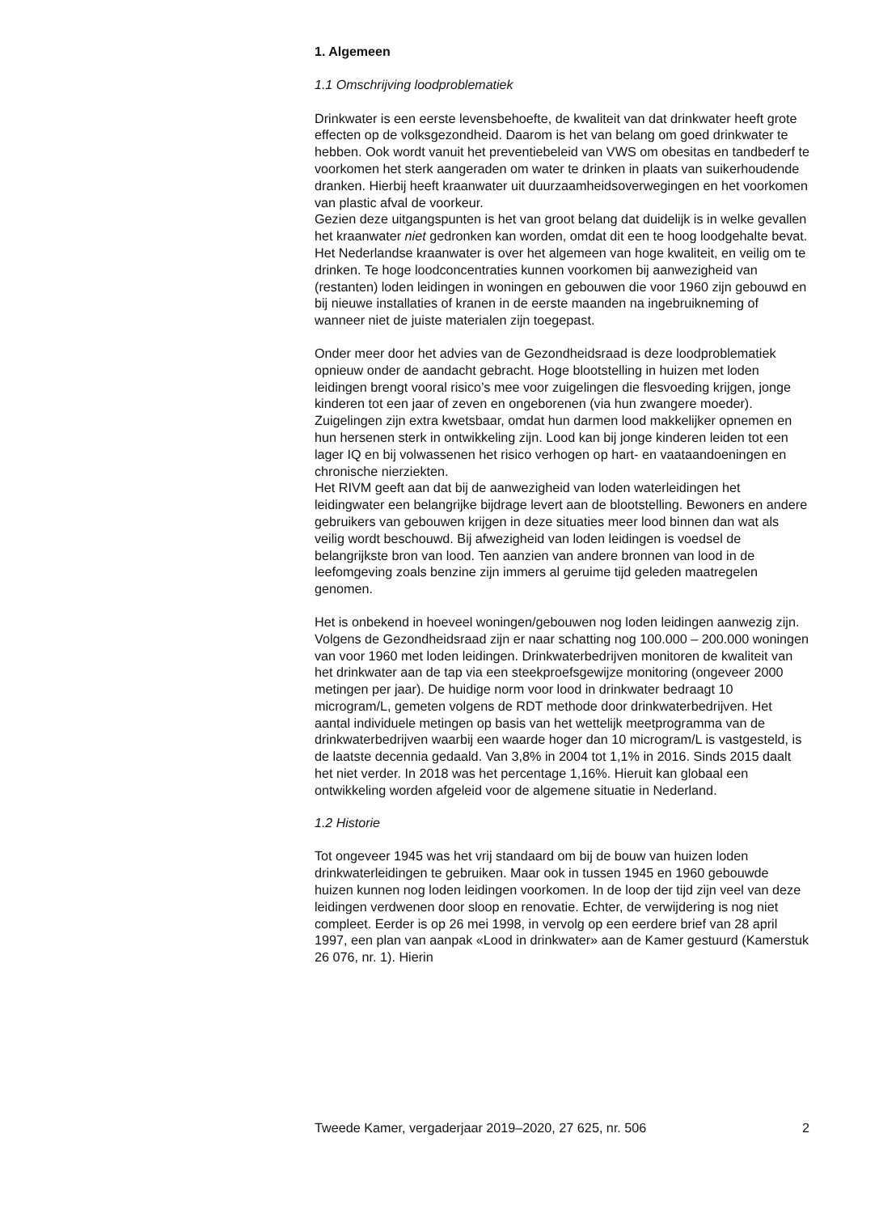1. Algemeen
1.1 Omschrijving loodproblematiek
Drinkwater is een eerste levensbehoefte, de kwaliteit van dat drinkwater heeft grote effecten op de volksgezondheid. Daarom is het van belang om goed drinkwater te hebben. Ook wordt vanuit het preventiebeleid van VWS om obesitas en tandbederf te voorkomen het sterk aangeraden om water te drinken in plaats van suikerhoudende dranken. Hierbij heeft kraanwater uit duurzaamheidsoverwegingen en het voorkomen van plastic afval de voorkeur.
Gezien deze uitgangspunten is het van groot belang dat duidelijk is in welke gevallen het kraanwater niet gedronken kan worden, omdat dit een te hoog loodgehalte bevat. Het Nederlandse kraanwater is over het algemeen van hoge kwaliteit, en veilig om te drinken. Te hoge loodcon­centraties kunnen voorkomen bij aanwezigheid van (restanten) loden leidingen in woningen en gebouwen die voor 1960 zijn gebouwd en bij nieuwe installaties of kranen in de eerste maanden na ingebruikneming of wanneer niet de juiste materialen zijn toegepast.
Onder meer door het advies van de Gezondheidsraad is deze loodproble­matiek opnieuw onder de aandacht gebracht. Hoge blootstelling in huizen met loden leidingen brengt vooral risico’s mee voor zuigelingen die flesvoeding krijgen, jonge kinderen tot een jaar of zeven en ongeborenen (via hun zwangere moeder). Zuigelingen zijn extra kwetsbaar, omdat hun darmen lood makkelijker opnemen en hun hersenen sterk in ontwikkeling zijn. Lood kan bij jonge kinderen leiden tot een lager IQ en bij volwas­senen het risico verhogen op hart- en vaataandoeningen en chronische nierziekten.
Het RIVM geeft aan dat bij de aanwezigheid van loden waterleidingen het leidingwater een belangrijke bijdrage levert aan de blootstelling. Bewoners en andere gebruikers van gebouwen krijgen in deze situaties meer lood binnen dan wat als veilig wordt beschouwd. Bij afwezigheid van loden leidingen is voedsel de belangrijkste bron van lood. Ten aanzien van andere bronnen van lood in de leefomgeving zoals benzine zijn immers al geruime tijd geleden maatregelen genomen.
Het is onbekend in hoeveel woningen/gebouwen nog loden leidingen aanwezig zijn. Volgens de Gezondheidsraad zijn er naar schatting nog 100.000 – 200.000 woningen van voor 1960 met loden leidingen. Drinkwa­terbedrijven monitoren de kwaliteit van het drinkwater aan de tap via een steekproefsgewijze monitoring (ongeveer 2000 metingen per jaar). De huidige norm voor lood in drinkwater bedraagt 10 microgram/L, gemeten volgens de RDT methode door drinkwaterbedrijven. Het aantal individuele metingen op basis van het wettelijk meetprogramma van de drinkwater­bedrijven waarbij een waarde hoger dan 10 microgram/L is vastgesteld, is de laatste decennia gedaald. Van 3,8% in 2004 tot 1,1% in 2016. Sinds 2015 daalt het niet verder. In 2018 was het percentage 1,16%. Hieruit kan globaal een ontwikkeling worden afgeleid voor de algemene situatie in Nederland.
1.2 Historie
Tot ongeveer 1945 was het vrij standaard om bij de bouw van huizen loden drinkwaterleidingen te gebruiken. Maar ook in tussen 1945 en 1960 gebouwde huizen kunnen nog loden leidingen voorkomen. In de loop der tijd zijn veel van deze leidingen verdwenen door sloop en renovatie. Echter, de verwijdering is nog niet compleet. Eerder is op 26 mei 1998, in vervolg op een eerdere brief van 28 april 1997, een plan van aanpak «Lood in drinkwater» aan de Kamer gestuurd (Kamerstuk 26 076, nr. 1). Hierin
Tweede Kamer, vergaderjaar 2019–2020, 27 625, nr. 506 2